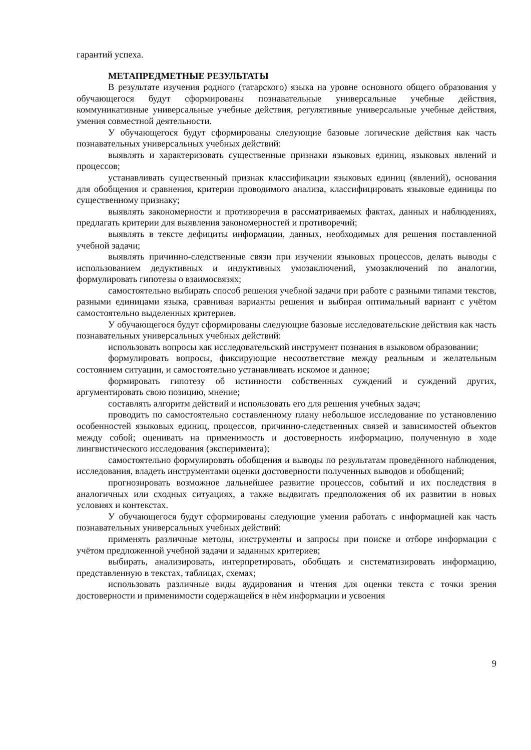гарантий успеха.
МЕТАПРЕДМЕТНЫЕ РЕЗУЛЬТАТЫ
В результате изучения родного (татарского) языка на уровне основного общего образования у обучающегося будут сформированы познавательные универсальные учебные действия, коммуникативные универсальные учебные действия, регулятивные универсальные учебные действия, умения совместной деятельности.
У обучающегося будут сформированы следующие базовые логические действия как часть познавательных универсальных учебных действий:
выявлять и характеризовать существенные признаки языковых единиц, языковых явлений и процессов;
устанавливать существенный признак классификации языковых единиц (явлений), основания для обобщения и сравнения, критерии проводимого анализа, классифицировать языковые единицы по существенному признаку;
выявлять закономерности и противоречия в рассматриваемых фактах, данных и наблюдениях, предлагать критерии для выявления закономерностей и противоречий;
выявлять в тексте дефициты информации, данных, необходимых для решения поставленной учебной задачи;
выявлять причинно-следственные связи при изучении языковых процессов, делать выводы с использованием дедуктивных и индуктивных умозаключений, умозаключений по аналогии, формулировать гипотезы о взаимосвязях;
самостоятельно выбирать способ решения учебной задачи при работе с разными типами текстов, разными единицами языка, сравнивая варианты решения и выбирая оптимальный вариант с учётом самостоятельно выделенных критериев.
У обучающегося будут сформированы следующие базовые исследовательские действия как часть познавательных универсальных учебных действий:
использовать вопросы как исследовательский инструмент познания в языковом образовании;
формулировать вопросы, фиксирующие несоответствие между реальным и желательным состоянием ситуации, и самостоятельно устанавливать искомое и данное;
формировать гипотезу об истинности собственных суждений и суждений других, аргументировать свою позицию, мнение;
составлять алгоритм действий и использовать его для решения учебных задач;
проводить по самостоятельно составленному плану небольшое исследование по установлению особенностей языковых единиц, процессов, причинно-следственных связей и зависимостей объектов между собой; оценивать на применимость и достоверность информацию, полученную в ходе лингвистического исследования (эксперимента);
самостоятельно формулировать обобщения и выводы по результатам проведённого наблюдения, исследования, владеть инструментами оценки достоверности полученных выводов и обобщений;
прогнозировать возможное дальнейшее развитие процессов, событий и их последствия в аналогичных или сходных ситуациях, а также выдвигать предположения об их развитии в новых условиях и контекстах.
У обучающегося будут сформированы следующие умения работать с информацией как часть познавательных универсальных учебных действий:
применять различные методы, инструменты и запросы при поиске и отборе информации с учётом предложенной учебной задачи и заданных критериев;
выбирать, анализировать, интерпретировать, обобщать и систематизировать информацию, представленную в текстах, таблицах, схемах;
использовать различные виды аудирования и чтения для оценки текста с точки зрения достоверности и применимости содержащейся в нём информации и усвоения
9